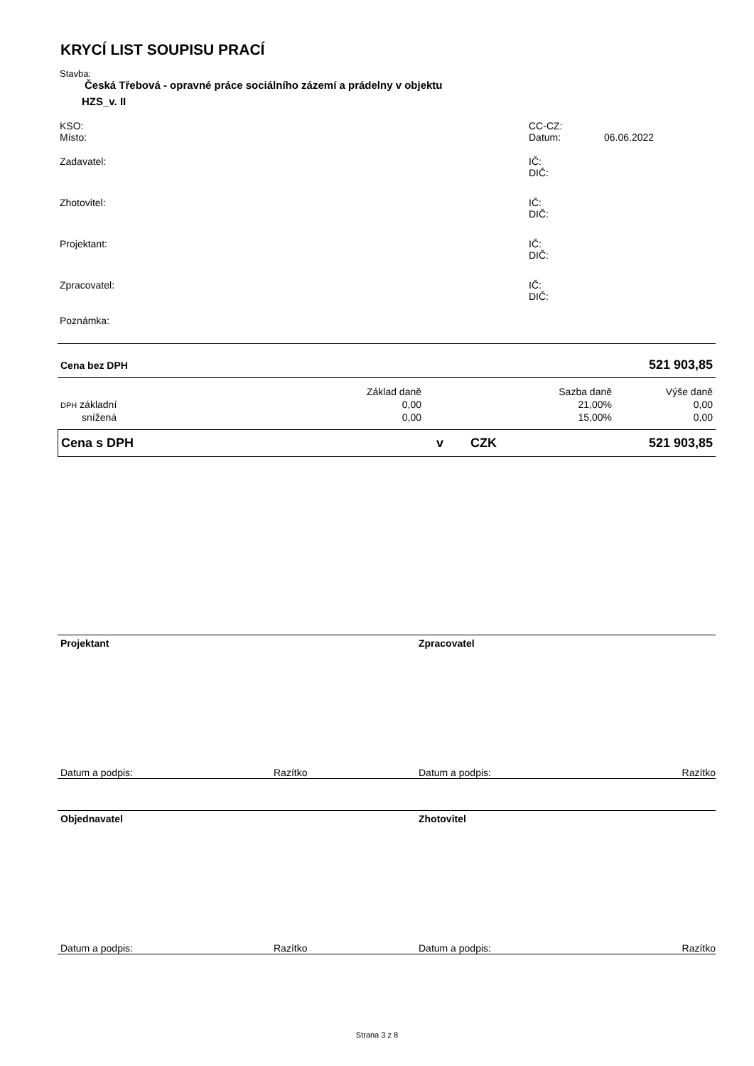KRYCÍ LIST SOUPISU PRACÍ
Stavba:
Česká Třebová - opravné práce sociálního zázemí a prádelny v objektu
HZS_v. II
KSO: CC-CZ:
Místo: Datum: 06.06.2022
Zadavatel: IČ:
DIČ:
Zhotovitel: IČ:
DIČ:
Projektant: IČ:
DIČ:
Zpracovatel: IČ:
DIČ:
Poznámka:
| Cena bez DPH | 521 903,85 |
| | Základ daně | Sazba daně | Výše daně |
| DPH základní | 0,00 | 21,00% | 0,00 |
| snížená | 0,00 | 15,00% | 0,00 |
| Cena s DPH | v | CZK | 521 903,85 |
Projektant Zpracovatel
Datum a podpis: Razítko Datum a podpis: Razítko
Objednavatel Zhotovitel
Datum a podpis: Razítko Datum a podpis: Razítko
Strana 3 z 8